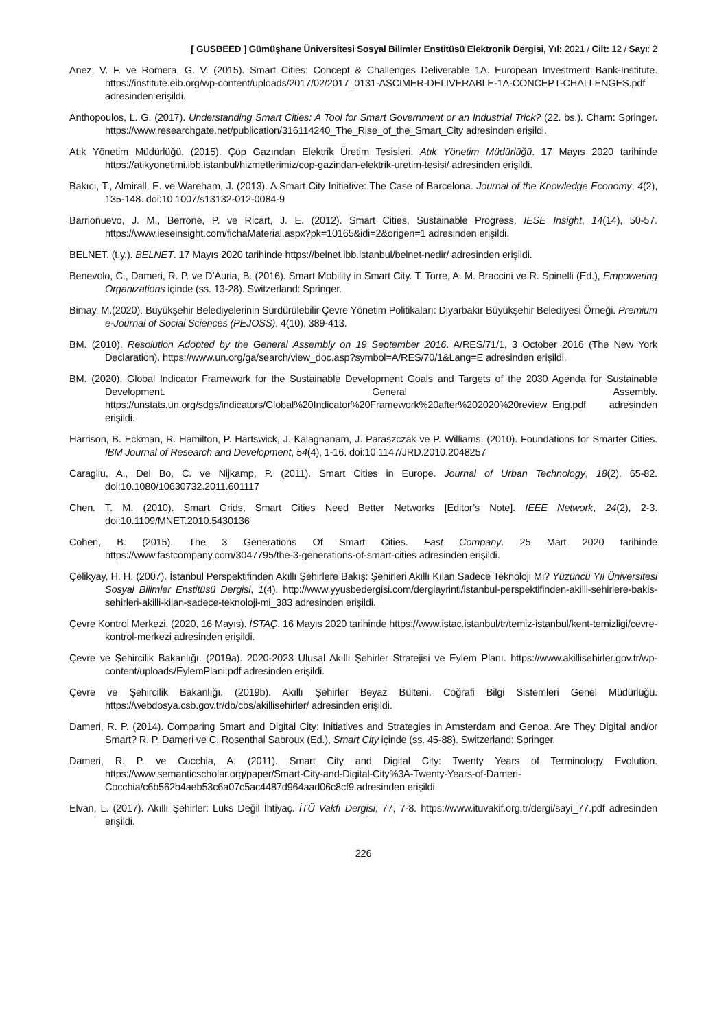[ GUSBEED ] Gümüşhane Üniversitesi Sosyal Bilimler Enstitüsü Elektronik Dergisi, Yıl: 2021 / Cilt: 12 / Sayı: 2
Anez, V. F. ve Romera, G. V. (2015). Smart Cities: Concept & Challenges Deliverable 1A. European Investment Bank-Institute. https://institute.eib.org/wp-content/uploads/2017/02/2017_0131-ASCIMER-DELIVERABLE-1A-CONCEPT-CHALLENGES.pdf adresinden erişildi.
Anthopoulos, L. G. (2017). Understanding Smart Cities: A Tool for Smart Government or an Industrial Trick? (22. bs.). Cham: Springer. https://www.researchgate.net/publication/316114240_The_Rise_of_the_Smart_City adresinden erişildi.
Atık Yönetim Müdürlüğü. (2015). Çöp Gazından Elektrik Üretim Tesisleri. Atık Yönetim Müdürlüğü. 17 Mayıs 2020 tarihinde https://atikyonetimi.ibb.istanbul/hizmetlerimiz/cop-gazindan-elektrik-uretim-tesisi/ adresinden erişildi.
Bakıcı, T., Almirall, E. ve Wareham, J. (2013). A Smart City Initiative: The Case of Barcelona. Journal of the Knowledge Economy, 4(2), 135-148. doi:10.1007/s13132-012-0084-9
Barrionuevo, J. M., Berrone, P. ve Ricart, J. E. (2012). Smart Cities, Sustainable Progress. IESE Insight, 14(14), 50-57. https://www.ieseinsight.com/fichaMaterial.aspx?pk=10165&idi=2&origen=1 adresinden erişildi.
BELNET. (t.y.). BELNET. 17 Mayıs 2020 tarihinde https://belnet.ibb.istanbul/belnet-nedir/ adresinden erişildi.
Benevolo, C., Dameri, R. P. ve D’Auria, B. (2016). Smart Mobility in Smart City. T. Torre, A. M. Braccini ve R. Spinelli (Ed.), Empowering Organizations içinde (ss. 13-28). Switzerland: Springer.
Bimay, M.(2020). Büyükşehir Belediyelerinin Sürdürülebilir Çevre Yönetim Politikaları: Diyarbakır Büyükşehir Belediyesi Örneği. Premium e-Journal of Social Sciences (PEJOSS), 4(10), 389-413.
BM. (2010). Resolution Adopted by the General Assembly on 19 September 2016. A/RES/71/1, 3 October 2016 (The New York Declaration). https://www.un.org/ga/search/view_doc.asp?symbol=A/RES/70/1&Lang=E adresinden erişildi.
BM. (2020). Global Indicator Framework for the Sustainable Development Goals and Targets of the 2030 Agenda for Sustainable Development. General Assembly. https://unstats.un.org/sdgs/indicators/Global%20Indicator%20Framework%20after%202020%20review_Eng.pdf adresinden erişildi.
Harrison, B. Eckman, R. Hamilton, P. Hartswick, J. Kalagnanam, J. Paraszczak ve P. Williams. (2010). Foundations for Smarter Cities. IBM Journal of Research and Development, 54(4), 1-16. doi:10.1147/JRD.2010.2048257
Caragliu, A., Del Bo, C. ve Nijkamp, P. (2011). Smart Cities in Europe. Journal of Urban Technology, 18(2), 65-82. doi:10.1080/10630732.2011.601117
Chen. T. M. (2010). Smart Grids, Smart Cities Need Better Networks [Editor’s Note]. IEEE Network, 24(2), 2-3. doi:10.1109/MNET.2010.5430136
Cohen, B. (2015). The 3 Generations Of Smart Cities. Fast Company. 25 Mart 2020 tarihinde https://www.fastcompany.com/3047795/the-3-generations-of-smart-cities adresinden erişildi.
Çelikyay, H. H. (2007). İstanbul Perspektifinden Akıllı Şehirlere Bakış: Şehirleri Akıllı Kılan Sadece Teknoloji Mi? Yüzüncü Yıl Üniversitesi Sosyal Bilimler Enstitüsü Dergisi, 1(4). http://www.yyusbedergisi.com/dergiayrinti/istanbul-perspektifinden-akilli-sehirlere-bakis-sehirleri-akilli-kilan-sadece-teknoloji-mi_383 adresinden erişildi.
Çevre Kontrol Merkezi. (2020, 16 Mayıs). İSTAÇ. 16 Mayıs 2020 tarihinde https://www.istac.istanbul/tr/temiz-istanbul/kent-temizligi/cevre-kontrol-merkezi adresinden erişildi.
Çevre ve Şehircilik Bakanlığı. (2019a). 2020-2023 Ulusal Akıllı Şehirler Stratejisi ve Eylem Planı. https://www.akillisehirler.gov.tr/wp-content/uploads/EylemPlani.pdf adresinden erişildi.
Çevre ve Şehircilik Bakanlığı. (2019b). Akıllı Şehirler Beyaz Bülteni. Coğrafi Bilgi Sistemleri Genel Müdürlüğü. https://webdosya.csb.gov.tr/db/cbs/akillisehirler/ adresinden erişildi.
Dameri, R. P. (2014). Comparing Smart and Digital City: Initiatives and Strategies in Amsterdam and Genoa. Are They Digital and/or Smart? R. P. Dameri ve C. Rosenthal Sabroux (Ed.), Smart City içinde (ss. 45-88). Switzerland: Springer.
Dameri, R. P. ve Cocchia, A. (2011). Smart City and Digital City: Twenty Years of Terminology Evolution. https://www.semanticscholar.org/paper/Smart-City-and-Digital-City%3A-Twenty-Years-of-Dameri-Cocchia/c6b562b4aeb53c6a07c5ac4487d964aad06c8cf9 adresinden erişildi.
Elvan, L. (2017). Akıllı Şehirler: Lüks Değil İhtiyaç. İTÜ Vakfı Dergisi, 77, 7-8. https://www.ituvakif.org.tr/dergi/sayi_77.pdf adresinden erişildi.
226